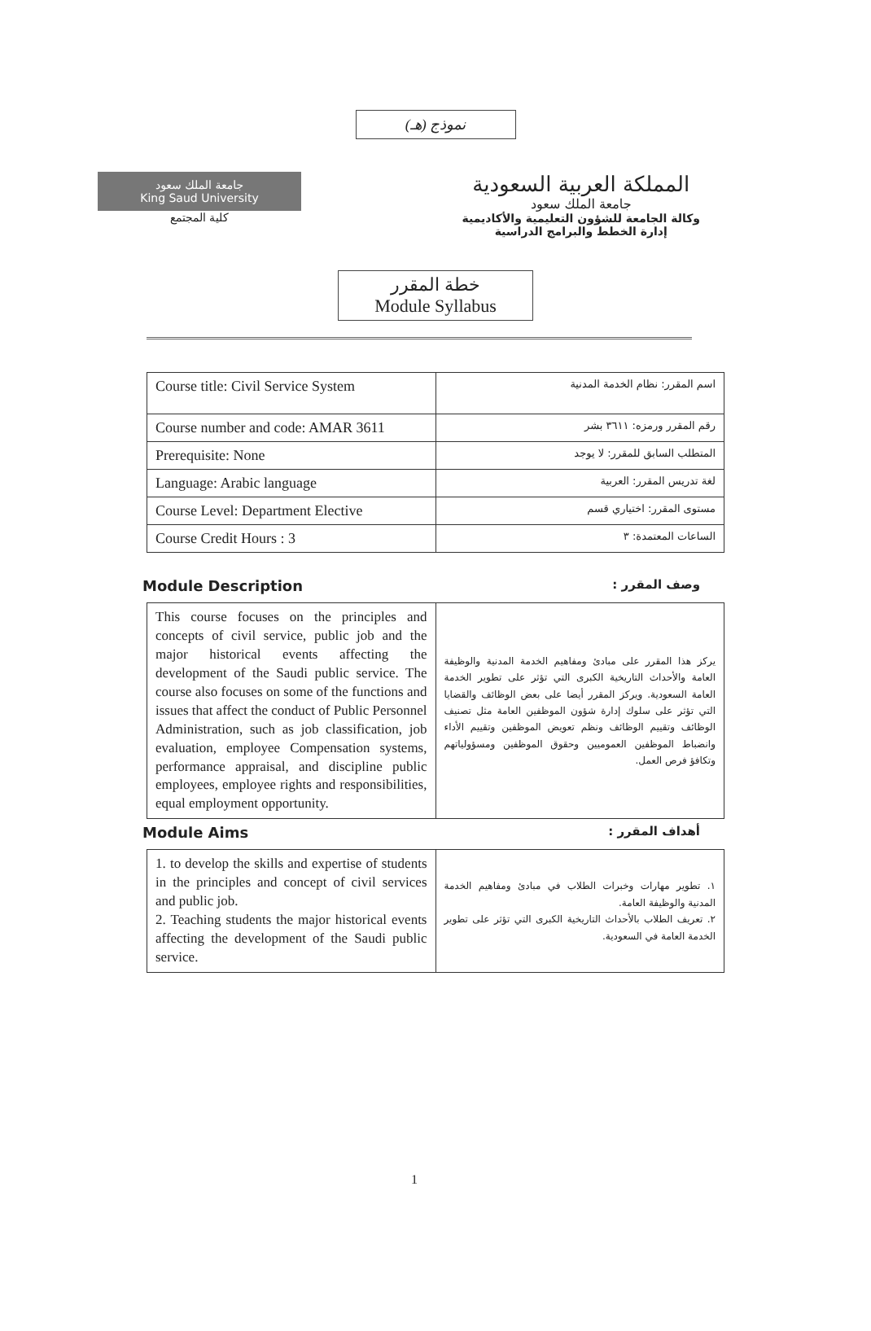نموذج (هـ)
جامعة الملك سعود
King Saud University
كلية المجتمع
المملكة العربية السعودية
جامعة الملك سعود
وكالة الجامعة للشؤون التعليمية والأكاديمية
إدارة الخطط والبرامج الدراسية
خطة المقرر
Module Syllabus
| Course title: Civil Service System | اسم المقرر: نظام الخدمة المدنية |
| Course number and code: AMAR 3611 | رقم المقرر ورمزه: ٣٦١١ بشر |
| Prerequisite: None | المتطلب السابق للمقرر: لا يوجد |
| Language: Arabic language | لغة تدريس المقرر: العربية |
| Course Level: Department Elective | مستوى المقرر: اختياري قسم |
| Course Credit Hours : 3 | الساعات المعتمدة: ٣ |
Module Description وصف المقرر :
| This course focuses on the principles and concepts of civil service, public job and the major historical events affecting the development of the Saudi public service. The course also focuses on some of the functions and issues that affect the conduct of Public Personnel Administration, such as job classification, job evaluation, employee Compensation systems, performance appraisal, and discipline public employees, employee rights and responsibilities, equal employment opportunity. | يركز هذا المقرر على مبادئ ومفاهيم الخدمة المدنية والوظيفة العامة والأحداث التاريخية الكبرى التي تؤثر على تطوير الخدمة العامة السعودية. ويركز المقرر أيضا على بعض الوظائف والقضايا التي تؤثر على سلوك إدارة شؤون الموظفين العامة مثل تصنيف الوظائف وتقييم الوظائف ونظم تعويض الموظفين وتقييم الأداء وانضباط الموظفين العموميين وحقوق الموظفين ومسؤولياتهم وتكافؤ فرص العمل. |
Module Aims أهداف المقرر :
| 1. to develop the skills and expertise of students in the principles and concept of civil services and public job. 2. Teaching students the major historical events affecting the development of the Saudi public service. | ١. تطوير مهارات وخبرات الطلاب في مبادئ ومفاهيم الخدمة المدنية والوظيفة العامة. ٢. تعريف الطلاب بالأحداث التاريخية الكبرى التي تؤثر على تطوير الخدمة العامة في السعودية. |
1